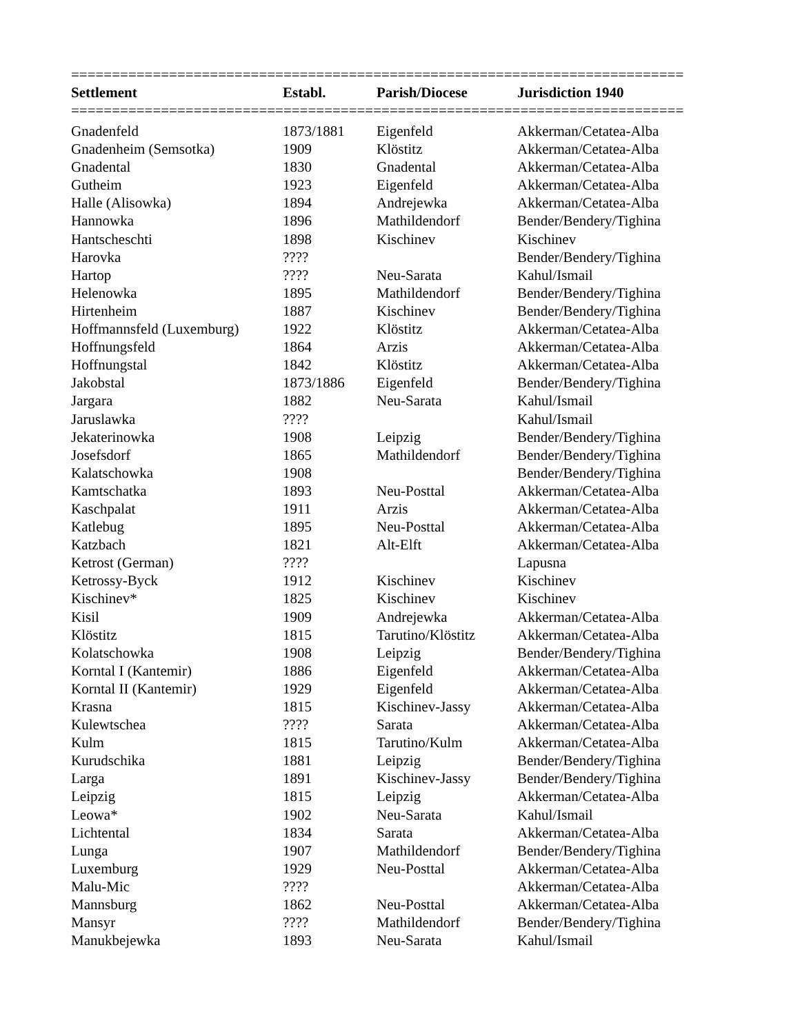===========================================================================
| Settlement | Establ. | Parish/Diocese | Jurisdiction 1940 |
| --- | --- | --- | --- |
===========================================================================
| Gnadenfeld | 1873/1881 | Eigenfeld | Akkerman/Cetatea-Alba |
| Gnadenheim (Semsotka) | 1909 | Klöstitz | Akkerman/Cetatea-Alba |
| Gnadental | 1830 | Gnadental | Akkerman/Cetatea-Alba |
| Gutheim | 1923 | Eigenfeld | Akkerman/Cetatea-Alba |
| Halle (Alisowka) | 1894 | Andrejewka | Akkerman/Cetatea-Alba |
| Hannowka | 1896 | Mathildendorf | Bender/Bendery/Tighina |
| Hantscheschti | 1898 | Kischinev | Kischinev |
| Harovka | ???? | | Bender/Bendery/Tighina |
| Hartop | ???? | Neu-Sarata | Kahul/Ismail |
| Helenowka | 1895 | Mathildendorf | Bender/Bendery/Tighina |
| Hirtenheim | 1887 | Kischinev | Bender/Bendery/Tighina |
| Hoffmannsfeld (Luxemburg) | 1922 | Klöstitz | Akkerman/Cetatea-Alba |
| Hoffnungsfeld | 1864 | Arzis | Akkerman/Cetatea-Alba |
| Hoffnungstal | 1842 | Klöstitz | Akkerman/Cetatea-Alba |
| Jakobstal | 1873/1886 | Eigenfeld | Bender/Bendery/Tighina |
| Jargara | 1882 | Neu-Sarata | Kahul/Ismail |
| Jaruslawka | ???? | | Kahul/Ismail |
| Jekaterinowka | 1908 | Leipzig | Bender/Bendery/Tighina |
| Josefsdorf | 1865 | Mathildendorf | Bender/Bendery/Tighina |
| Kalatschowka | 1908 | | Bender/Bendery/Tighina |
| Kamtschatka | 1893 | Neu-Posttal | Akkerman/Cetatea-Alba |
| Kaschpalat | 1911 | Arzis | Akkerman/Cetatea-Alba |
| Katlebug | 1895 | Neu-Posttal | Akkerman/Cetatea-Alba |
| Katzbach | 1821 | Alt-Elft | Akkerman/Cetatea-Alba |
| Ketrost (German) | ???? | | Lapusna |
| Ketrossy-Byck | 1912 | Kischinev | Kischinev |
| Kischinev* | 1825 | Kischinev | Kischinev |
| Kisil | 1909 | Andrejewka | Akkerman/Cetatea-Alba |
| Klöstitz | 1815 | Tarutino/Klöstitz | Akkerman/Cetatea-Alba |
| Kolatschowka | 1908 | Leipzig | Bender/Bendery/Tighina |
| Korntal I (Kantemir) | 1886 | Eigenfeld | Akkerman/Cetatea-Alba |
| Korntal II (Kantemir) | 1929 | Eigenfeld | Akkerman/Cetatea-Alba |
| Krasna | 1815 | Kischinev-Jassy | Akkerman/Cetatea-Alba |
| Kulewtschea | ???? | Sarata | Akkerman/Cetatea-Alba |
| Kulm | 1815 | Tarutino/Kulm | Akkerman/Cetatea-Alba |
| Kurudschika | 1881 | Leipzig | Bender/Bendery/Tighina |
| Larga | 1891 | Kischinev-Jassy | Bender/Bendery/Tighina |
| Leipzig | 1815 | Leipzig | Akkerman/Cetatea-Alba |
| Leowa* | 1902 | Neu-Sarata | Kahul/Ismail |
| Lichtental | 1834 | Sarata | Akkerman/Cetatea-Alba |
| Lunga | 1907 | Mathildendorf | Bender/Bendery/Tighina |
| Luxemburg | 1929 | Neu-Posttal | Akkerman/Cetatea-Alba |
| Malu-Mic | ???? | | Akkerman/Cetatea-Alba |
| Mannsburg | 1862 | Neu-Posttal | Akkerman/Cetatea-Alba |
| Mansyr | ???? | Mathildendorf | Bender/Bendery/Tighina |
| Manukbejewka | 1893 | Neu-Sarata | Kahul/Ismail |